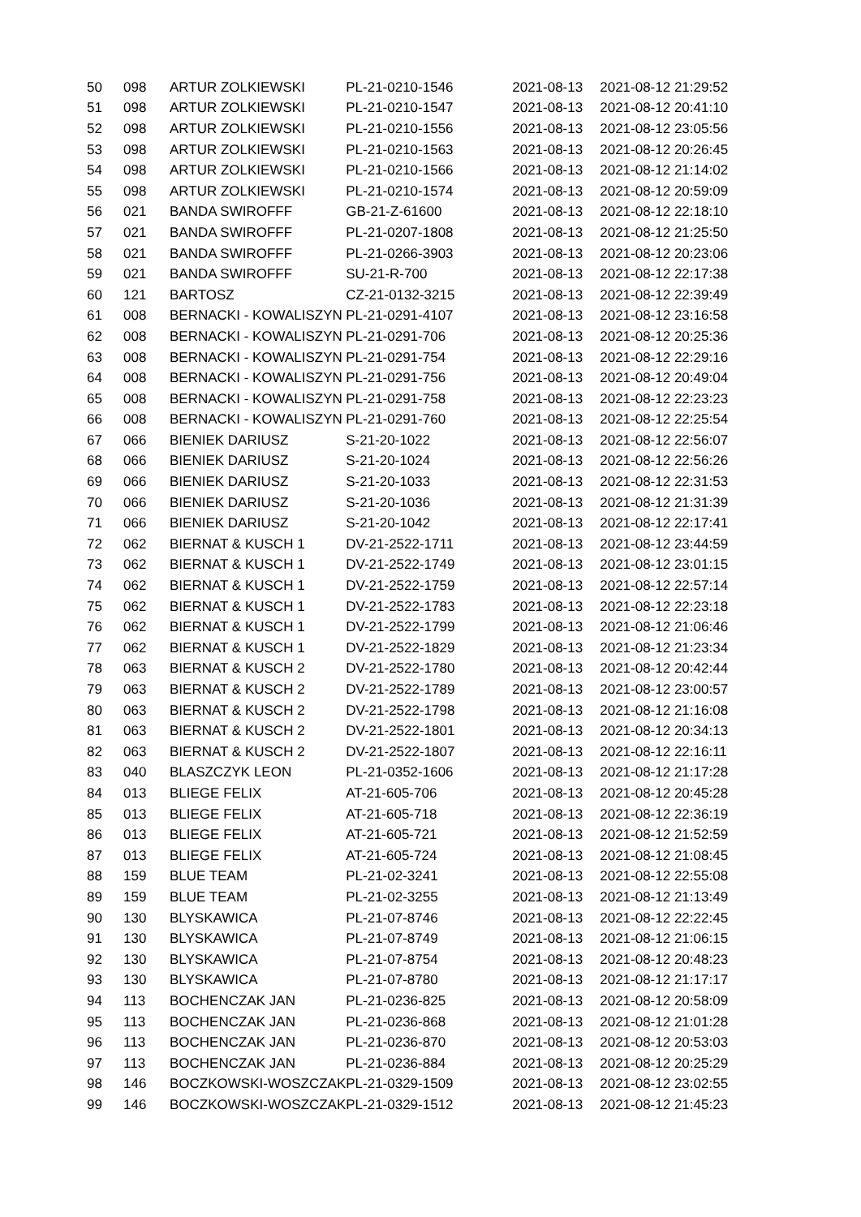| 50 | 098 | ARTUR ZOLKIEWSKI | PL-21-0210-1546 | 2021-08-13 | 2021-08-12 21:29:52 |
| 51 | 098 | ARTUR ZOLKIEWSKI | PL-21-0210-1547 | 2021-08-13 | 2021-08-12 20:41:10 |
| 52 | 098 | ARTUR ZOLKIEWSKI | PL-21-0210-1556 | 2021-08-13 | 2021-08-12 23:05:56 |
| 53 | 098 | ARTUR ZOLKIEWSKI | PL-21-0210-1563 | 2021-08-13 | 2021-08-12 20:26:45 |
| 54 | 098 | ARTUR ZOLKIEWSKI | PL-21-0210-1566 | 2021-08-13 | 2021-08-12 21:14:02 |
| 55 | 098 | ARTUR ZOLKIEWSKI | PL-21-0210-1574 | 2021-08-13 | 2021-08-12 20:59:09 |
| 56 | 021 | BANDA SWIROFFF | GB-21-Z-61600 | 2021-08-13 | 2021-08-12 22:18:10 |
| 57 | 021 | BANDA SWIROFFF | PL-21-0207-1808 | 2021-08-13 | 2021-08-12 21:25:50 |
| 58 | 021 | BANDA SWIROFFF | PL-21-0266-3903 | 2021-08-13 | 2021-08-12 20:23:06 |
| 59 | 021 | BANDA SWIROFFF | SU-21-R-700 | 2021-08-13 | 2021-08-12 22:17:38 |
| 60 | 121 | BARTOSZ | CZ-21-0132-3215 | 2021-08-13 | 2021-08-12 22:39:49 |
| 61 | 008 | BERNACKI - KOWALISZYN | PL-21-0291-4107 | 2021-08-13 | 2021-08-12 23:16:58 |
| 62 | 008 | BERNACKI - KOWALISZYN | PL-21-0291-706 | 2021-08-13 | 2021-08-12 20:25:36 |
| 63 | 008 | BERNACKI - KOWALISZYN | PL-21-0291-754 | 2021-08-13 | 2021-08-12 22:29:16 |
| 64 | 008 | BERNACKI - KOWALISZYN | PL-21-0291-756 | 2021-08-13 | 2021-08-12 20:49:04 |
| 65 | 008 | BERNACKI - KOWALISZYN | PL-21-0291-758 | 2021-08-13 | 2021-08-12 22:23:23 |
| 66 | 008 | BERNACKI - KOWALISZYN | PL-21-0291-760 | 2021-08-13 | 2021-08-12 22:25:54 |
| 67 | 066 | BIENIEK DARIUSZ | S-21-20-1022 | 2021-08-13 | 2021-08-12 22:56:07 |
| 68 | 066 | BIENIEK DARIUSZ | S-21-20-1024 | 2021-08-13 | 2021-08-12 22:56:26 |
| 69 | 066 | BIENIEK DARIUSZ | S-21-20-1033 | 2021-08-13 | 2021-08-12 22:31:53 |
| 70 | 066 | BIENIEK DARIUSZ | S-21-20-1036 | 2021-08-13 | 2021-08-12 21:31:39 |
| 71 | 066 | BIENIEK DARIUSZ | S-21-20-1042 | 2021-08-13 | 2021-08-12 22:17:41 |
| 72 | 062 | BIERNAT & KUSCH 1 | DV-21-2522-1711 | 2021-08-13 | 2021-08-12 23:44:59 |
| 73 | 062 | BIERNAT & KUSCH 1 | DV-21-2522-1749 | 2021-08-13 | 2021-08-12 23:01:15 |
| 74 | 062 | BIERNAT & KUSCH 1 | DV-21-2522-1759 | 2021-08-13 | 2021-08-12 22:57:14 |
| 75 | 062 | BIERNAT & KUSCH 1 | DV-21-2522-1783 | 2021-08-13 | 2021-08-12 22:23:18 |
| 76 | 062 | BIERNAT & KUSCH 1 | DV-21-2522-1799 | 2021-08-13 | 2021-08-12 21:06:46 |
| 77 | 062 | BIERNAT & KUSCH 1 | DV-21-2522-1829 | 2021-08-13 | 2021-08-12 21:23:34 |
| 78 | 063 | BIERNAT & KUSCH 2 | DV-21-2522-1780 | 2021-08-13 | 2021-08-12 20:42:44 |
| 79 | 063 | BIERNAT & KUSCH 2 | DV-21-2522-1789 | 2021-08-13 | 2021-08-12 23:00:57 |
| 80 | 063 | BIERNAT & KUSCH 2 | DV-21-2522-1798 | 2021-08-13 | 2021-08-12 21:16:08 |
| 81 | 063 | BIERNAT & KUSCH 2 | DV-21-2522-1801 | 2021-08-13 | 2021-08-12 20:34:13 |
| 82 | 063 | BIERNAT & KUSCH 2 | DV-21-2522-1807 | 2021-08-13 | 2021-08-12 22:16:11 |
| 83 | 040 | BLASZCZYK LEON | PL-21-0352-1606 | 2021-08-13 | 2021-08-12 21:17:28 |
| 84 | 013 | BLIEGE FELIX | AT-21-605-706 | 2021-08-13 | 2021-08-12 20:45:28 |
| 85 | 013 | BLIEGE FELIX | AT-21-605-718 | 2021-08-13 | 2021-08-12 22:36:19 |
| 86 | 013 | BLIEGE FELIX | AT-21-605-721 | 2021-08-13 | 2021-08-12 21:52:59 |
| 87 | 013 | BLIEGE FELIX | AT-21-605-724 | 2021-08-13 | 2021-08-12 21:08:45 |
| 88 | 159 | BLUE TEAM | PL-21-02-3241 | 2021-08-13 | 2021-08-12 22:55:08 |
| 89 | 159 | BLUE TEAM | PL-21-02-3255 | 2021-08-13 | 2021-08-12 21:13:49 |
| 90 | 130 | BLYSKAWICA | PL-21-07-8746 | 2021-08-13 | 2021-08-12 22:22:45 |
| 91 | 130 | BLYSKAWICA | PL-21-07-8749 | 2021-08-13 | 2021-08-12 21:06:15 |
| 92 | 130 | BLYSKAWICA | PL-21-07-8754 | 2021-08-13 | 2021-08-12 20:48:23 |
| 93 | 130 | BLYSKAWICA | PL-21-07-8780 | 2021-08-13 | 2021-08-12 21:17:17 |
| 94 | 113 | BOCHENCZAK JAN | PL-21-0236-825 | 2021-08-13 | 2021-08-12 20:58:09 |
| 95 | 113 | BOCHENCZAK JAN | PL-21-0236-868 | 2021-08-13 | 2021-08-12 21:01:28 |
| 96 | 113 | BOCHENCZAK JAN | PL-21-0236-870 | 2021-08-13 | 2021-08-12 20:53:03 |
| 97 | 113 | BOCHENCZAK JAN | PL-21-0236-884 | 2021-08-13 | 2021-08-12 20:25:29 |
| 98 | 146 | BOCZKOWSKI-WOSZCZAK | PL-21-0329-1509 | 2021-08-13 | 2021-08-12 23:02:55 |
| 99 | 146 | BOCZKOWSKI-WOSZCZAK | PL-21-0329-1512 | 2021-08-13 | 2021-08-12 21:45:23 |